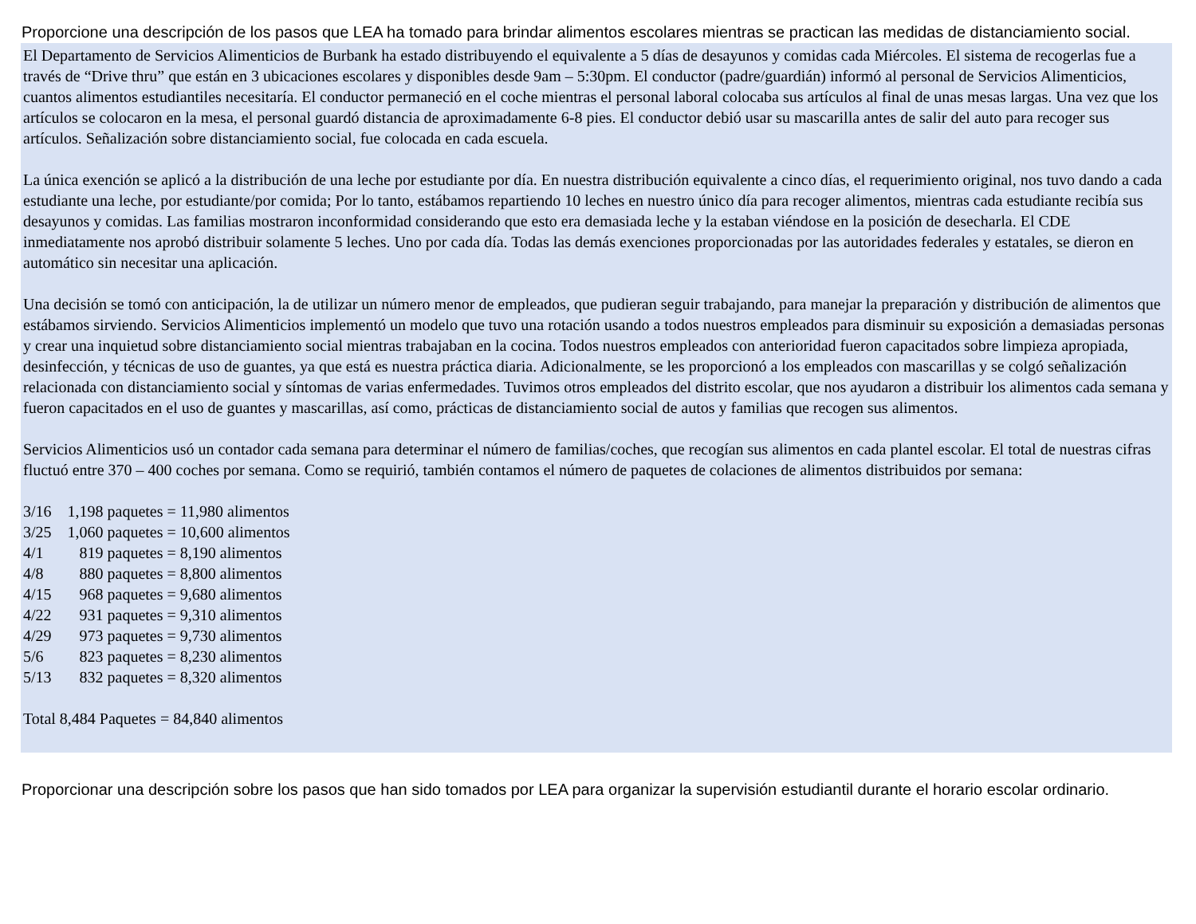Proporcione una descripción de los pasos que LEA ha tomado para brindar alimentos escolares mientras se practican las medidas de distanciamiento social.
El Departamento de Servicios Alimenticios de Burbank ha estado distribuyendo el equivalente a 5 días de desayunos y comidas cada Miércoles. El sistema de recogerlas fue a través de “Drive thru” que están en 3 ubicaciones escolares y disponibles desde 9am – 5:30pm. El conductor (padre/guardián) informó al personal de Servicios Alimenticios, cuantos alimentos estudiantiles necesitaría. El conductor permaneció en el coche mientras el personal laboral colocaba sus artículos al final de unas mesas largas. Una vez que los artículos se colocaron en la mesa, el personal guardó distancia de aproximadamente 6-8 pies. El conductor debió usar su mascarilla antes de salir del auto para recoger sus artículos. Señalización sobre distanciamiento social, fue colocada en cada escuela.
La única exención se aplicó a la distribución de una leche por estudiante por día. En nuestra distribución equivalente a cinco días, el requerimiento original, nos tuvo dando a cada estudiante una leche, por estudiante/por comida; Por lo tanto, estábamos repartiendo 10 leches en nuestro único día para recoger alimentos, mientras cada estudiante recibía sus desayunos y comidas. Las familias mostraron inconformidad considerando que esto era demasiada leche y la estaban viéndose en la posición de desecharla. El CDE inmediatamente nos aprobó distribuir solamente 5 leches. Uno por cada día. Todas las demás exenciones proporcionadas por las autoridades federales y estatales, se dieron en automático sin necesitar una aplicación.
Una decisión se tomó con anticipación, la de utilizar un número menor de empleados, que pudieran seguir trabajando, para manejar la preparación y distribución de alimentos que estábamos sirviendo. Servicios Alimenticios implementó un modelo que tuvo una rotación usando a todos nuestros empleados para disminuir su exposición a demasiadas personas y crear una inquietud sobre distanciamiento social mientras trabajaban en la cocina. Todos nuestros empleados con anterioridad fueron capacitados sobre limpieza apropiada, desinfección, y técnicas de uso de guantes, ya que está es nuestra práctica diaria. Adicionalmente, se les proporcionó a los empleados con mascarillas y se colgó señalización relacionada con distanciamiento social y síntomas de varias enfermedades. Tuvimos otros empleados del distrito escolar, que nos ayudaron a distribuir los alimentos cada semana y fueron capacitados en el uso de guantes y mascarillas, así como, prácticas de distanciamiento social de autos y familias que recogen sus alimentos.
Servicios Alimenticios usó un contador cada semana para determinar el número de familias/coches, que recogían sus alimentos en cada plantel escolar. El total de nuestras cifras fluctuó entre 370 – 400 coches por semana. Como se requirió, también contamos el número de paquetes de colaciones de alimentos distribuidos por semana:
3/16 1,198 paquetes = 11,980 alimentos
3/25 1,060 paquetes = 10,600 alimentos
4/1 819 paquetes = 8,190 alimentos
4/8 880 paquetes = 8,800 alimentos
4/15 968 paquetes = 9,680 alimentos
4/22 931 paquetes = 9,310 alimentos
4/29 973 paquetes = 9,730 alimentos
5/6 823 paquetes = 8,230 alimentos
5/13 832 paquetes = 8,320 alimentos
Total 8,484 Paquetes = 84,840 alimentos
Proporcionar una descripción sobre los pasos que han sido tomados por LEA para organizar la supervisión estudiantil durante el horario escolar ordinario.